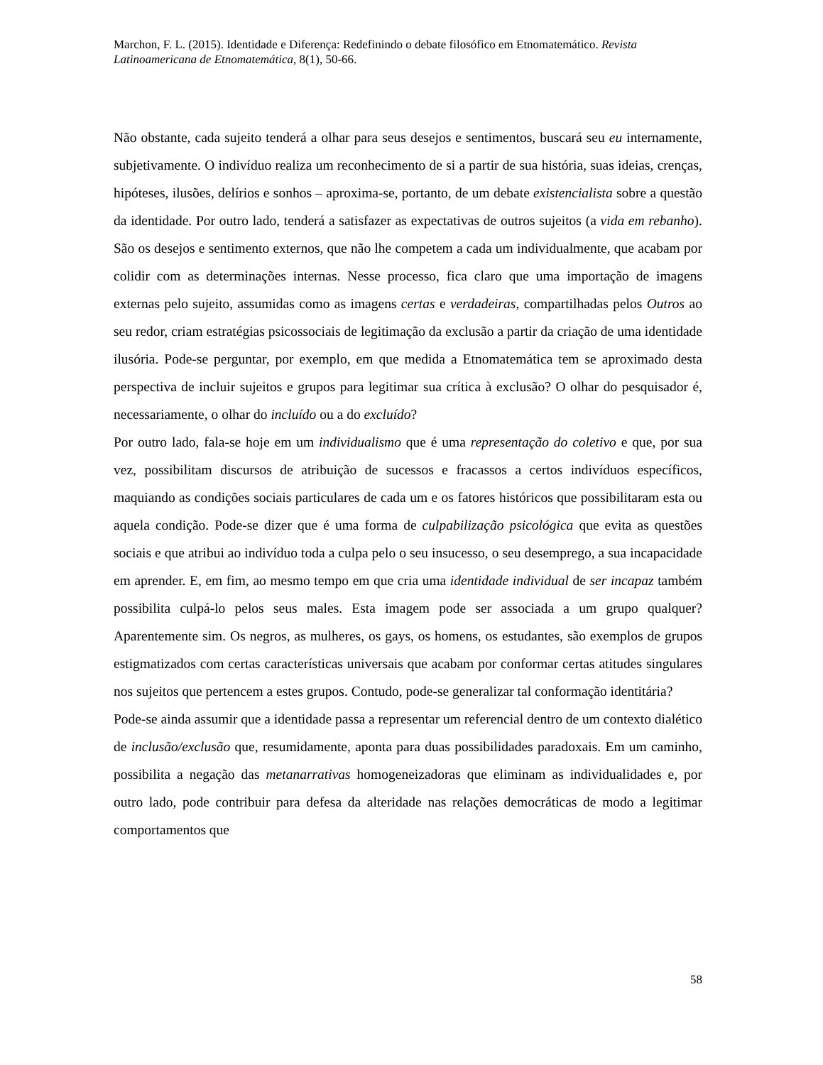Marchon, F. L. (2015). Identidade e Diferença: Redefinindo o debate filosófico em Etnomatemático. Revista Latinoamericana de Etnomatemática, 8(1), 50-66.
Não obstante, cada sujeito tenderá a olhar para seus desejos e sentimentos, buscará seu eu internamente, subjetivamente. O indivíduo realiza um reconhecimento de si a partir de sua história, suas ideias, crenças, hipóteses, ilusões, delírios e sonhos – aproxima-se, portanto, de um debate existencialista sobre a questão da identidade. Por outro lado, tenderá a satisfazer as expectativas de outros sujeitos (a vida em rebanho). São os desejos e sentimento externos, que não lhe competem a cada um individualmente, que acabam por colidir com as determinações internas. Nesse processo, fica claro que uma importação de imagens externas pelo sujeito, assumidas como as imagens certas e verdadeiras, compartilhadas pelos Outros ao seu redor, criam estratégias psicossociais de legitimação da exclusão a partir da criação de uma identidade ilusória. Pode-se perguntar, por exemplo, em que medida a Etnomatemática tem se aproximado desta perspectiva de incluir sujeitos e grupos para legitimar sua crítica à exclusão? O olhar do pesquisador é, necessariamente, o olhar do incluído ou a do excluído?
Por outro lado, fala-se hoje em um individualismo que é uma representação do coletivo e que, por sua vez, possibilitam discursos de atribuição de sucessos e fracassos a certos indivíduos específicos, maquiando as condições sociais particulares de cada um e os fatores históricos que possibilitaram esta ou aquela condição. Pode-se dizer que é uma forma de culpabilização psicológica que evita as questões sociais e que atribui ao indivíduo toda a culpa pelo o seu insucesso, o seu desemprego, a sua incapacidade em aprender. E, em fim, ao mesmo tempo em que cria uma identidade individual de ser incapaz também possibilita culpá-lo pelos seus males. Esta imagem pode ser associada a um grupo qualquer? Aparentemente sim. Os negros, as mulheres, os gays, os homens, os estudantes, são exemplos de grupos estigmatizados com certas características universais que acabam por conformar certas atitudes singulares nos sujeitos que pertencem a estes grupos. Contudo, pode-se generalizar tal conformação identitária?
Pode-se ainda assumir que a identidade passa a representar um referencial dentro de um contexto dialético de inclusão/exclusão que, resumidamente, aponta para duas possibilidades paradoxais. Em um caminho, possibilita a negação das metanarrativas homogeneizadoras que eliminam as individualidades e, por outro lado, pode contribuir para defesa da alteridade nas relações democráticas de modo a legitimar comportamentos que
58